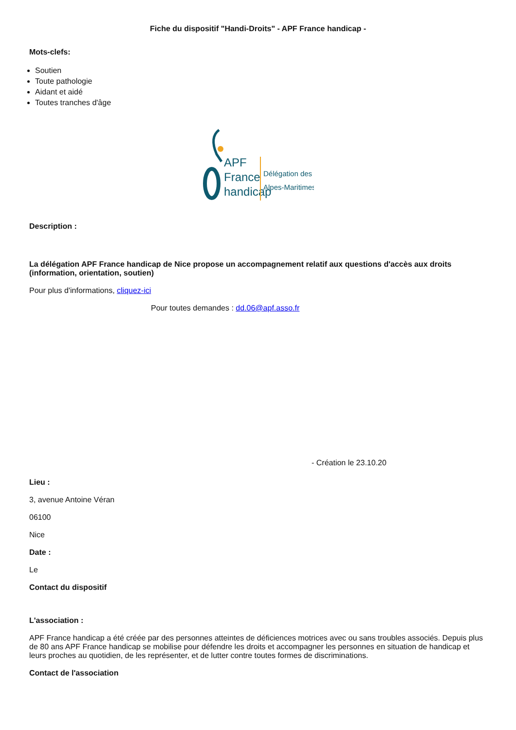Fiche du dispositif "Handi-Droits" - APF France handicap -
Mots-clefs:
Soutien
Toute pathologie
Aidant et aidé
Toutes tranches d'âge
APF
France
handicap
Délégation des
Alpes-Maritimes
Description :
La délégation APF France handicap de Nice propose un accompagnement relatif aux questions d'accès aux droits (information, orientation, soutien)
Pour plus d'informations, cliquez-ici
Pour toutes demandes : dd.06@apf.asso.fr
- Création le 23.10.20
Lieu :
3, avenue Antoine Véran
06100
Nice
Date :
Le
Contact du dispositif
L'association :
APF France handicap a été créée par des personnes atteintes de déficiences motrices avec ou sans troubles associés. Depuis plus de 80 ans APF France handicap se mobilise pour défendre les droits et accompagner les personnes en situation de handicap et leurs proches au quotidien, de les représenter, et de lutter contre toutes formes de discriminations.
Contact de l'association